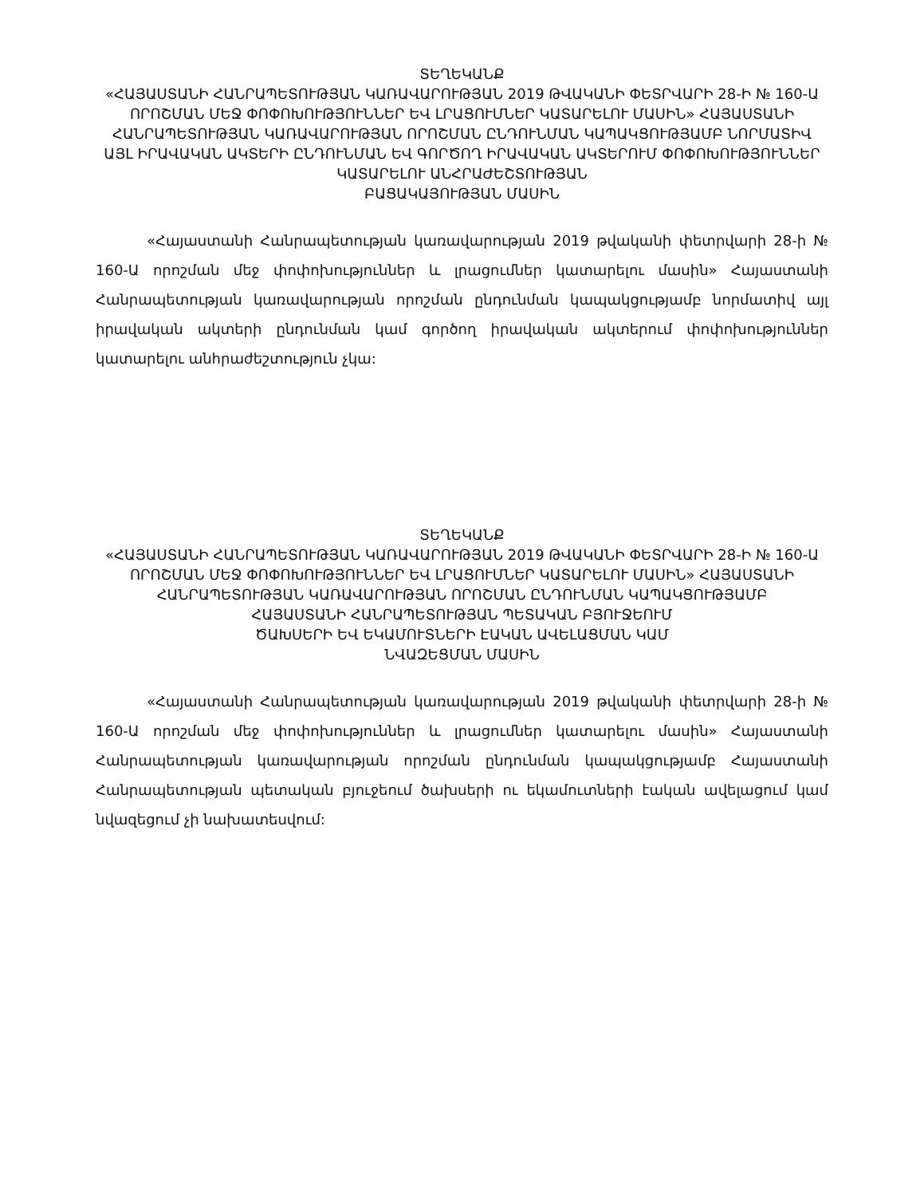ՏԵՂԵԿԱՆՔ
«ՀԱՅԱՍՏԱՆԻ ՀԱՆՐԱՊԵՏՈՒԹՅԱՆ ԿԱՌԱՎԱՐՈՒԹՅԱՆ 2019 ԹՎԱԿԱՆԻ ՓԵՏՐՎԱՐԻ 28-Ի № 160-Ա ՈՐՈՇՄԱՆ ՄԵՋ ՓՈՓՈԽՈՒԹՅՈՒՆՆԵՐ ԵՎ ԼՐԱՑՈՒՄՆԵՐ ԿԱՏԱՐԵԼՈՒ ՄԱՍԻՆ» ՀԱՅԱՍՏԱՆԻ ՀԱՆՐԱՊԵՏՈՒԹՅԱՆ ԿԱՌԱՎԱՐՈՒԹՅԱՆ ՈՐՈՇՄԱՆ ԸՆԴՈՒՆՄԱՆ ԿԱՊԱԿՑՈՒԹՅԱՄԲ ՆՈՐՄԱՏԻՎ ԱՅԼ ԻՐԱՎԱԿԱՆ ԱԿՏԵՐԻ ԸՆԴՈՒՆՄԱՆ ԵՎ ԳՈՐԾՈՂ ԻՐԱՎԱԿԱՆ ԱԿՏԵՐՈՒՄ ՓՈՓՈԽՈՒԹՅՈՒՆՆԵՐ ԿԱՏԱՐԵԼՈՒ ԱՆՀՐԱԺԵՇՏՈՒԹՅԱՆ
ԲԱՑԱԿԱՅՈՒԹՅԱՆ ՄԱՍԻՆ
«Հայաստանի Հանրապետության կառավարության 2019 թվականի փետրվարի 28-ի № 160-Ա որոշման մեջ փոփոխություններ և լրացումներ կատարելու մասին» Հայաստանի Հանրապետության կառավարության որոշման ընդունման կապակցությամբ նորմատիվ այլ իրավական ակտերի ընդունման կամ գործող իրավական ակտերում փոփոխություններ կատարելու անհրաժեշտություն չկա:
ՏԵՂԵԿԱՆՔ
«ՀԱՅԱՍՏԱՆԻ ՀԱՆՐԱՊԵՏՈՒԹՅԱՆ ԿԱՌԱՎԱՐՈՒԹՅԱՆ 2019 ԹՎԱԿԱՆԻ ՓԵՏՐՎԱՐԻ 28-Ի № 160-Ա ՈՐՈՇՄԱՆ ՄԵՋ ՓՈՓՈԽՈՒԹՅՈՒՆՆԵՐ ԵՎ ԼՐԱՑՈՒՄՆԵՐ ԿԱՏԱՐԵԼՈՒ ՄԱՍԻՆ» ՀԱՅԱՍՏԱՆԻ ՀԱՆՐԱՊԵՏՈՒԹՅԱՆ ԿԱՌԱՎԱՐՈՒԹՅԱՆ ՈՐՈՇՄԱՆ ԸՆԴՈՒՆՄԱՆ ԿԱՊԱԿՑՈՒԹՅԱՄԲ
ՀԱՅԱՍՏԱՆԻ ՀԱՆՐԱՊԵՏՈՒԹՅԱՆ ՊԵՏԱԿԱՆ ԲՅՈՒՋԵՈՒՄ
ԾԱԽՍԵՐԻ ԵՎ ԵԿԱՄՈՒՏՆԵՐԻ ԷԱԿԱՆ ԱՎԵԼԱՑՄԱՆ ԿԱՄ
ՆՎԱԶԵՑՄԱՆ ՄԱՍԻՆ
«Հայաստանի Հանրապետության կառավարության 2019 թվականի փետրվարի 28-ի № 160-Ա որոշման մեջ փոփոխություններ և լրացումներ կատարելու մասին» Հայաստանի Հանրապետության կառավարության որոշման ընդունման կապակցությամբ Հայաստանի Հանրապետության պետական բյուջեում ծախսերի ու եկամուտների էական ավելացում կամ նվազեցում չի նախատեսվում: